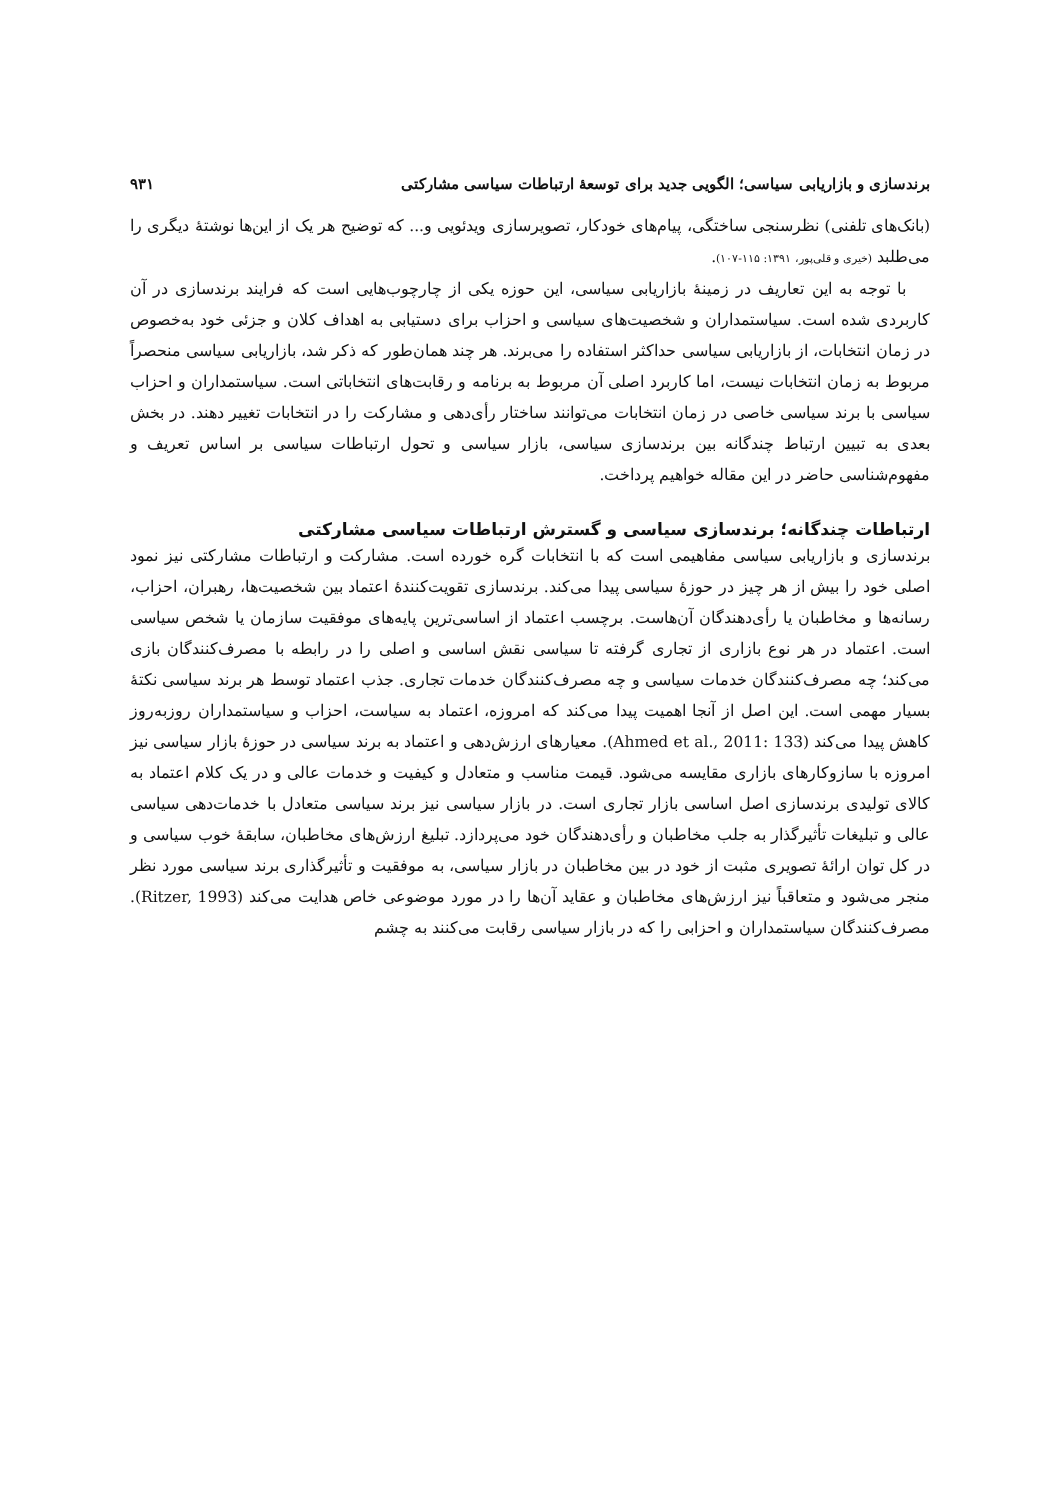برندسازی و بازاریابی سیاسی؛ الگویی جدید برای توسعهٔ ارتباطات سیاسی مشارکتی ۹۳۱
(بانک‌های تلفنی) نظرسنجی ساختگی، پیام‌های خودکار، تصویرسازی ویدئویی و... که توضیح هر یک از این‌ها نوشتهٔ دیگری را می‌طلبد (خیری و قلی‌پور، ۱۳۹۱: ۱۱۵-۱۰۷).
با توجه به این تعاریف در زمینهٔ بازاریابی سیاسی، این حوزه یکی از چارچوب‌هایی است که فرایند برندسازی در آن کاربردی شده است. سیاستمداران و شخصیت‌های سیاسی و احزاب برای دستیابی به اهداف کلان و جزئی خود به‌خصوص در زمان انتخابات، از بازاریابی سیاسی حداکثر استفاده را می‌برند. هر چند همان‌طور که ذکر شد، بازاریابی سیاسی منحصراً مربوط به زمان انتخابات نیست، اما کاربرد اصلی آن مربوط به برنامه و رقابت‌های انتخاباتی است. سیاستمداران و احزاب سیاسی با برند سیاسی خاصی در زمان انتخابات می‌توانند ساختار رأی‌دهی و مشارکت را در انتخابات تغییر دهند. در بخش بعدی به تبیین ارتباط چندگانه بین برندسازی سیاسی، بازار سیاسی و تحول ارتباطات سیاسی بر اساس تعریف و مفهوم‌شناسی حاضر در این مقاله خواهیم پرداخت.
ارتباطات چندگانه؛ برندسازی سیاسی و گسترش ارتباطات سیاسی مشارکتی
برندسازی و بازاریابی سیاسی مفاهیمی است که با انتخابات گره خورده است. مشارکت و ارتباطات مشارکتی نیز نمود اصلی خود را بیش از هر چیز در حوزهٔ سیاسی پیدا می‌کند. برندسازی تقویت‌کنندهٔ اعتماد بین شخصیت‌ها، رهبران، احزاب، رسانه‌ها و مخاطبان یا رأی‌دهندگان آن‌هاست. برچسب اعتماد از اساسی‌ترین پایه‌های موفقیت سازمان یا شخص سیاسی است. اعتماد در هر نوع بازاری از تجاری گرفته تا سیاسی نقش اساسی و اصلی را در رابطه با مصرف‌کنندگان بازی می‌کند؛ چه مصرف‌کنندگان خدمات سیاسی و چه مصرف‌کنندگان خدمات تجاری. جذب اعتماد توسط هر برند سیاسی نکتهٔ بسیار مهمی است. این اصل از آنجا اهمیت پیدا می‌کند که امروزه، اعتماد به سیاست، احزاب و سیاستمداران روزبه‌روز کاهش پیدا می‌کند (Ahmed et al., 2011: 133). معیارهای ارزش‌دهی و اعتماد به برند سیاسی در حوزهٔ بازار سیاسی نیز امروزه با سازوکارهای بازاری مقایسه می‌شود. قیمت مناسب و متعادل و کیفیت و خدمات عالی و در یک کلام اعتماد به کالای تولیدی برندسازی اصل اساسی بازار تجاری است. در بازار سیاسی نیز برند سیاسی متعادل با خدمات‌دهی سیاسی عالی و تبلیغات تأثیرگذار به جلب مخاطبان و رأی‌دهندگان خود می‌پردازد. تبلیغ ارزش‌های مخاطبان، سابقهٔ خوب سیاسی و در کل توان ارائهٔ تصویری مثبت از خود در بین مخاطبان در بازار سیاسی، به موفقیت و تأثیرگذاری برند سیاسی مورد نظر منجر می‌شود و متعاقباً نیز ارزش‌های مخاطبان و عقاید آن‌ها را در مورد موضوعی خاص هدایت می‌کند (Ritzer, 1993). مصرف‌کنندگان سیاستمداران و احزابی را که در بازار سیاسی رقابت می‌کنند به چشم